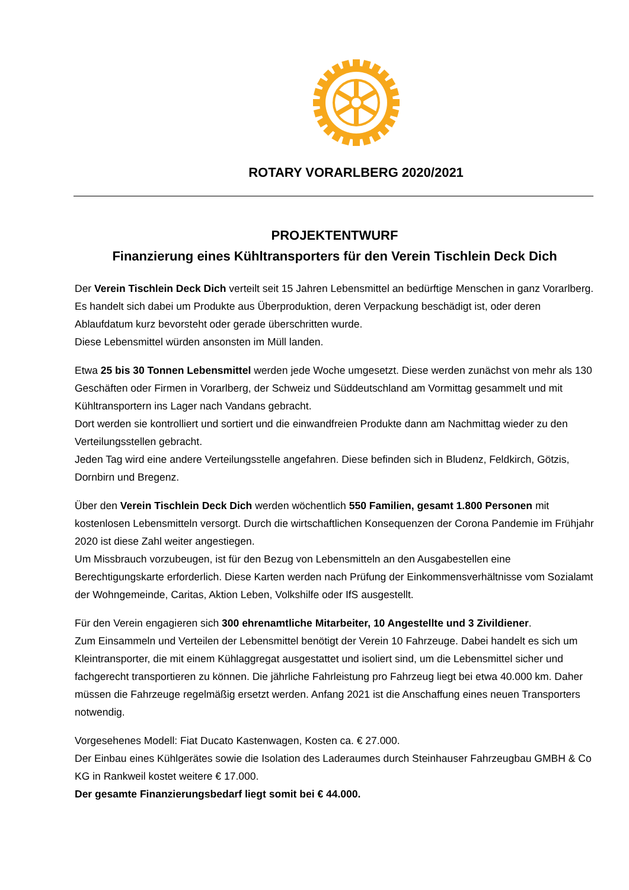ROTARY VORARLBERG 2020/2021
PROJEKTENTWURF
Finanzierung eines Kühltransporters für den Verein Tischlein Deck Dich
Der Verein Tischlein Deck Dich verteilt seit 15 Jahren Lebensmittel an bedürftige Menschen in ganz Vorarlberg. Es handelt sich dabei um Produkte aus Überproduktion, deren Verpackung beschädigt ist, oder deren Ablaufdatum kurz bevorsteht oder gerade überschritten wurde.
Diese Lebensmittel würden ansonsten im Müll landen.
Etwa 25 bis 30 Tonnen Lebensmittel werden jede Woche umgesetzt. Diese werden zunächst von mehr als 130 Geschäften oder Firmen in Vorarlberg, der Schweiz und Süddeutschland am Vormittag gesammelt und mit Kühltransportern ins Lager nach Vandans gebracht.
Dort werden sie kontrolliert und sortiert und die einwandfreien Produkte dann am Nachmittag wieder zu den Verteilungsstellen gebracht.
Jeden Tag wird eine andere Verteilungsstelle angefahren. Diese befinden sich in Bludenz, Feldkirch, Götzis, Dornbirn und Bregenz.
Über den Verein Tischlein Deck Dich werden wöchentlich 550 Familien, gesamt 1.800 Personen mit kostenlosen Lebensmitteln versorgt. Durch die wirtschaftlichen Konsequenzen der Corona Pandemie im Frühjahr 2020 ist diese Zahl weiter angestiegen.
Um Missbrauch vorzubeugen, ist für den Bezug von Lebensmitteln an den Ausgabestellen eine Berechtigungskarte erforderlich. Diese Karten werden nach Prüfung der Einkommensverhältnisse vom Sozialamt der Wohngemeinde, Caritas, Aktion Leben, Volkshilfe oder IfS ausgestellt.
Für den Verein engagieren sich 300 ehrenamtliche Mitarbeiter, 10 Angestellte und 3 Zivildiener.
Zum Einsammeln und Verteilen der Lebensmittel benötigt der Verein 10 Fahrzeuge. Dabei handelt es sich um Kleintransporter, die mit einem Kühlaggregat ausgestattet und isoliert sind, um die Lebensmittel sicher und fachgerecht transportieren zu können. Die jährliche Fahrleistung pro Fahrzeug liegt bei etwa 40.000 km. Daher müssen die Fahrzeuge regelmäßig ersetzt werden. Anfang 2021 ist die Anschaffung eines neuen Transporters notwendig.
Vorgesehenes Modell: Fiat Ducato Kastenwagen, Kosten ca. € 27.000.
Der Einbau eines Kühlgerätes sowie die Isolation des Laderaumes durch Steinhauser Fahrzeugbau GMBH & Co KG in Rankweil kostet weitere € 17.000.
Der gesamte Finanzierungsbedarf liegt somit bei € 44.000.